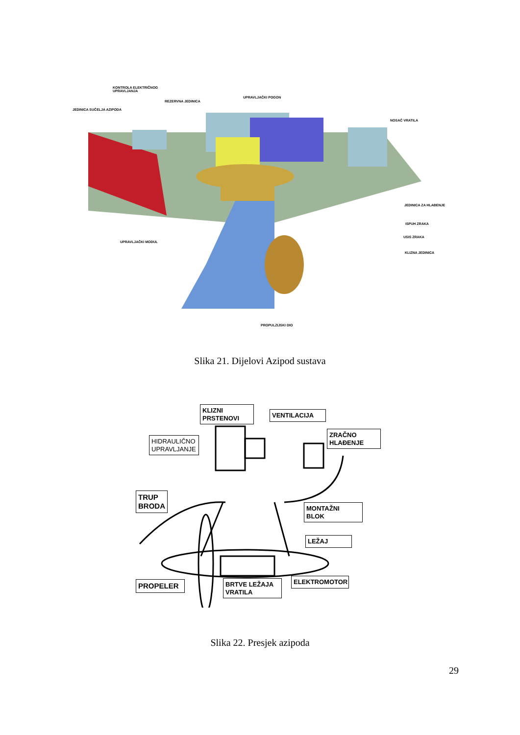KONTROLA ELEKTRIČNOG
UPRAVLJANJA
REZERVNA JEDINICA
UPRAVLJAČKI POGON
JEDINICA SUČELJA AZIPODA
NOSAČ VRATILA
JEDINICA ZA HLAĐENJE
ISPUH ZRAKA
USIS ZRAKA
KLIZNA JEDINICA
UPRAVLJAČKI MODUL
PROPULZIJSKI DIO
Slika 21. Dijelovi Azipod sustava
KLIZNI
PRSTENOVI
VENTILACIJA
HIDRAULIČNO
UPRAVLJANJE
ZRAČNO
HLAĐENJE
TRUP
BRODA
MONTAŽNI
BLOK
LEŽAJ
PROPELER
BRTVE LEŽAJA
VRATILA
ELEKTROMOTOR
Slika 22. Presjek azipoda
29